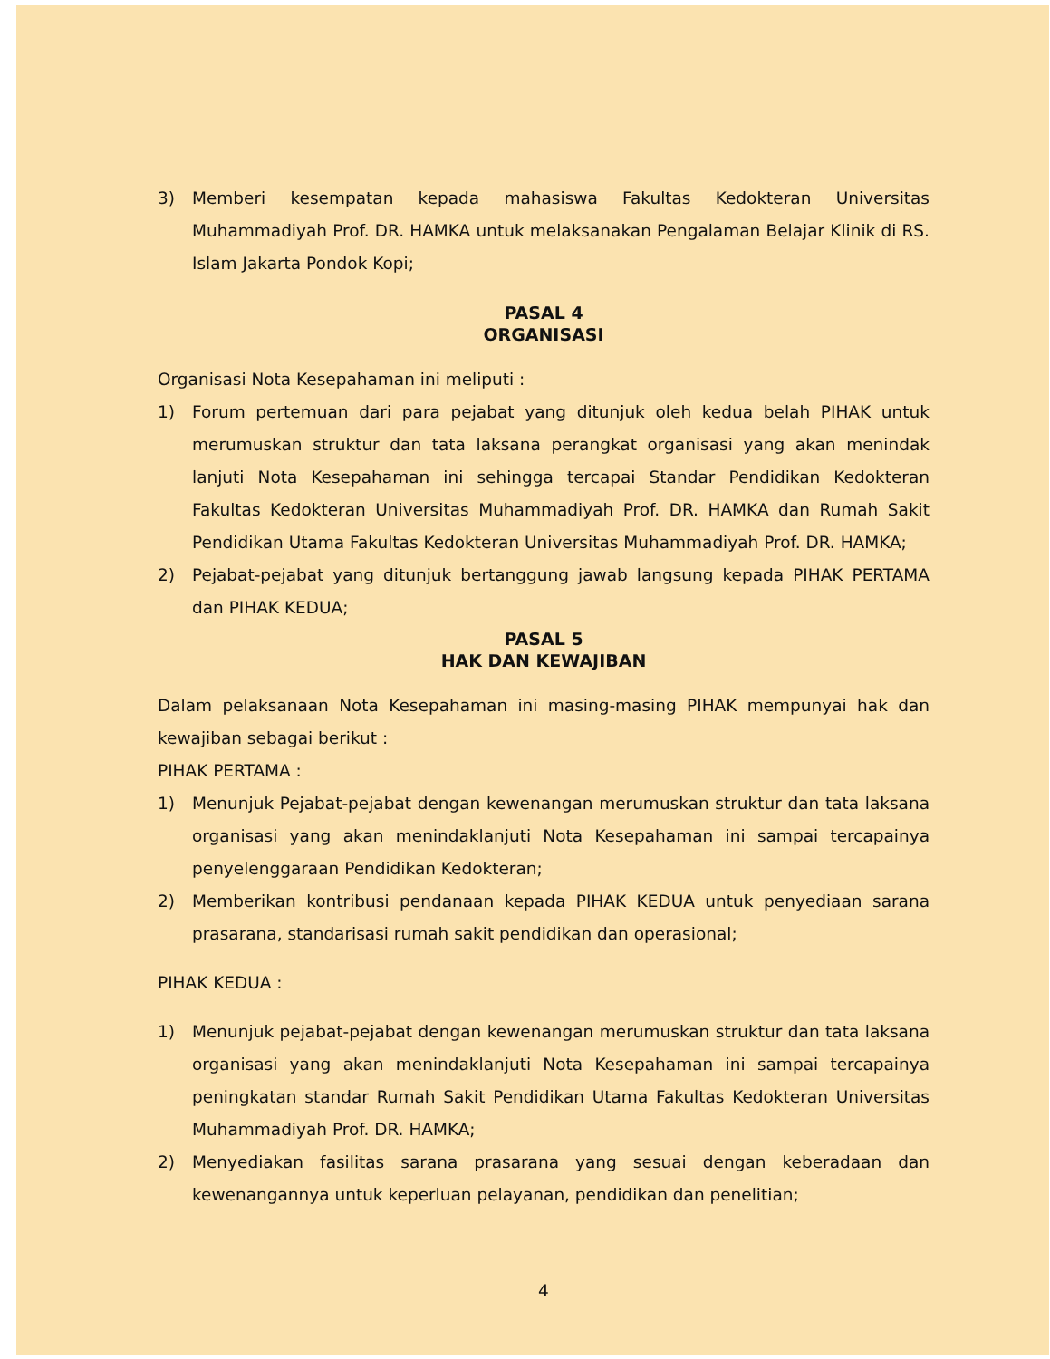3) Memberi kesempatan kepada mahasiswa Fakultas Kedokteran Universitas Muhammadiyah Prof. DR. HAMKA untuk melaksanakan Pengalaman Belajar Klinik di RS. Islam Jakarta Pondok Kopi;
PASAL 4
ORGANISASI
Organisasi Nota Kesepahaman ini meliputi :
1) Forum pertemuan dari para pejabat yang ditunjuk oleh kedua belah PIHAK untuk merumuskan struktur dan tata laksana perangkat organisasi yang akan menindak lanjuti Nota Kesepahaman ini sehingga tercapai Standar Pendidikan Kedokteran Fakultas Kedokteran Universitas Muhammadiyah Prof. DR. HAMKA dan Rumah Sakit Pendidikan Utama Fakultas Kedokteran Universitas Muhammadiyah Prof. DR. HAMKA;
2) Pejabat-pejabat yang ditunjuk bertanggung jawab langsung kepada PIHAK PERTAMA dan PIHAK KEDUA;
PASAL 5
HAK DAN KEWAJIBAN
Dalam pelaksanaan Nota Kesepahaman ini masing-masing PIHAK mempunyai hak dan kewajiban sebagai berikut :
PIHAK PERTAMA :
1) Menunjuk Pejabat-pejabat dengan kewenangan merumuskan struktur dan tata laksana organisasi yang akan menindaklanjuti Nota Kesepahaman ini sampai tercapainya penyelenggaraan Pendidikan Kedokteran;
2) Memberikan kontribusi pendanaan kepada PIHAK KEDUA untuk penyediaan sarana prasarana, standarisasi rumah sakit pendidikan dan operasional;
PIHAK KEDUA :
1) Menunjuk pejabat-pejabat dengan kewenangan merumuskan struktur dan tata laksana organisasi yang akan menindaklanjuti Nota Kesepahaman ini sampai tercapainya peningkatan standar Rumah Sakit Pendidikan Utama Fakultas Kedokteran Universitas Muhammadiyah Prof. DR. HAMKA;
2) Menyediakan fasilitas sarana prasarana yang sesuai dengan keberadaan dan kewenangannya untuk keperluan pelayanan, pendidikan dan penelitian;
4